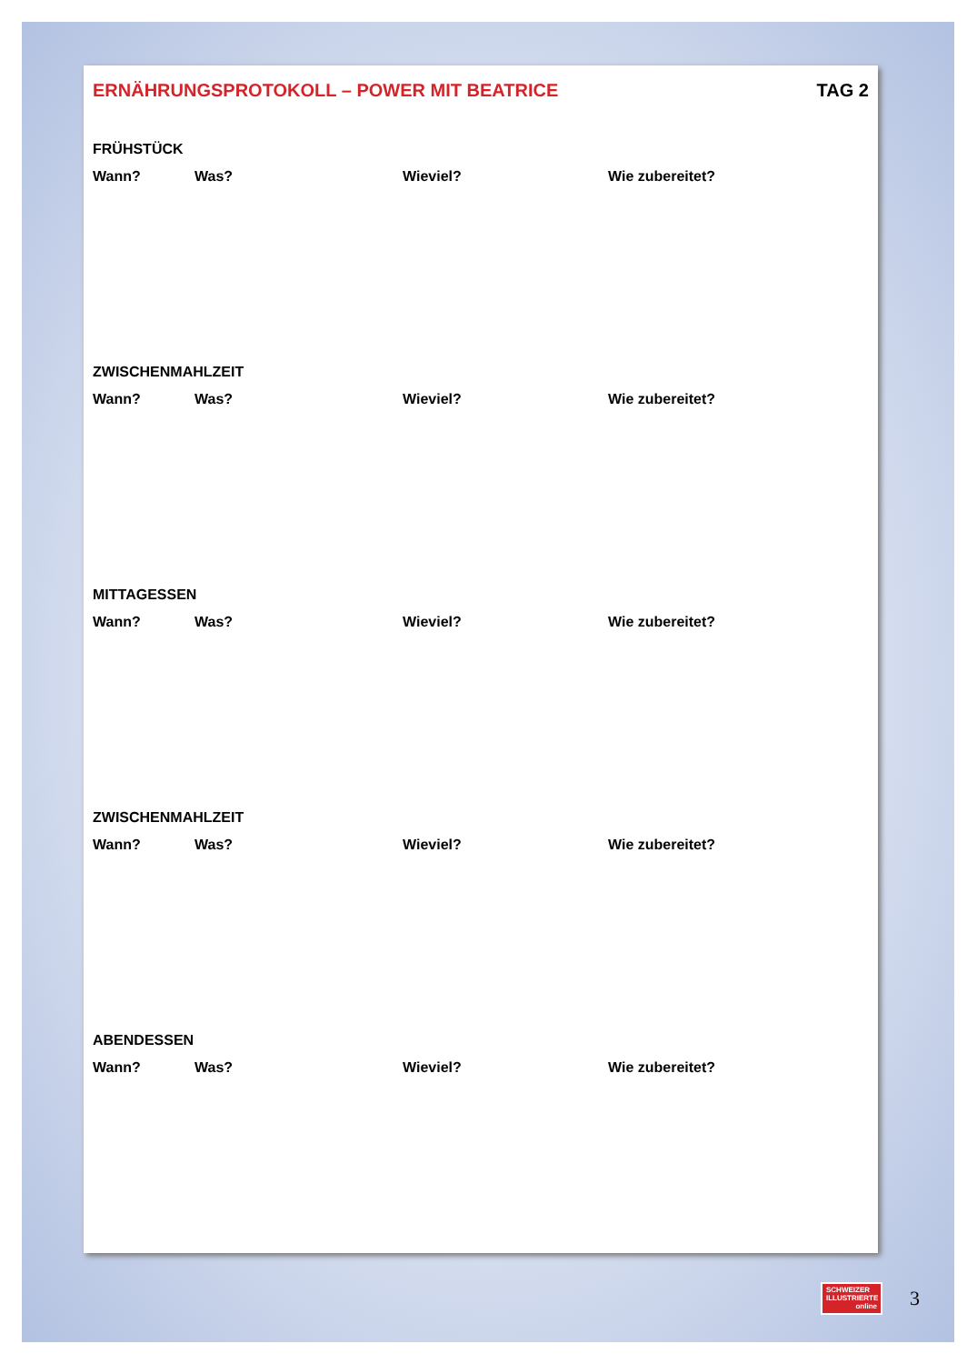ERNÄHRUNGSPROTOKOLL – POWER MIT BEATRICE TAG 2
FRÜHSTÜCK
Wann? Was? Wieviel? Wie zubereitet?
ZWISCHENMAHLZEIT
Wann? Was? Wieviel? Wie zubereitet?
MITTAGESSEN
Wann? Was? Wieviel? Wie zubereitet?
ZWISCHENMAHLZEIT
Wann? Was? Wieviel? Wie zubereitet?
ABENDESSEN
Wann? Was? Wieviel? Wie zubereitet?
SCHWEIZER
ILLUSTRIERTE
online
3